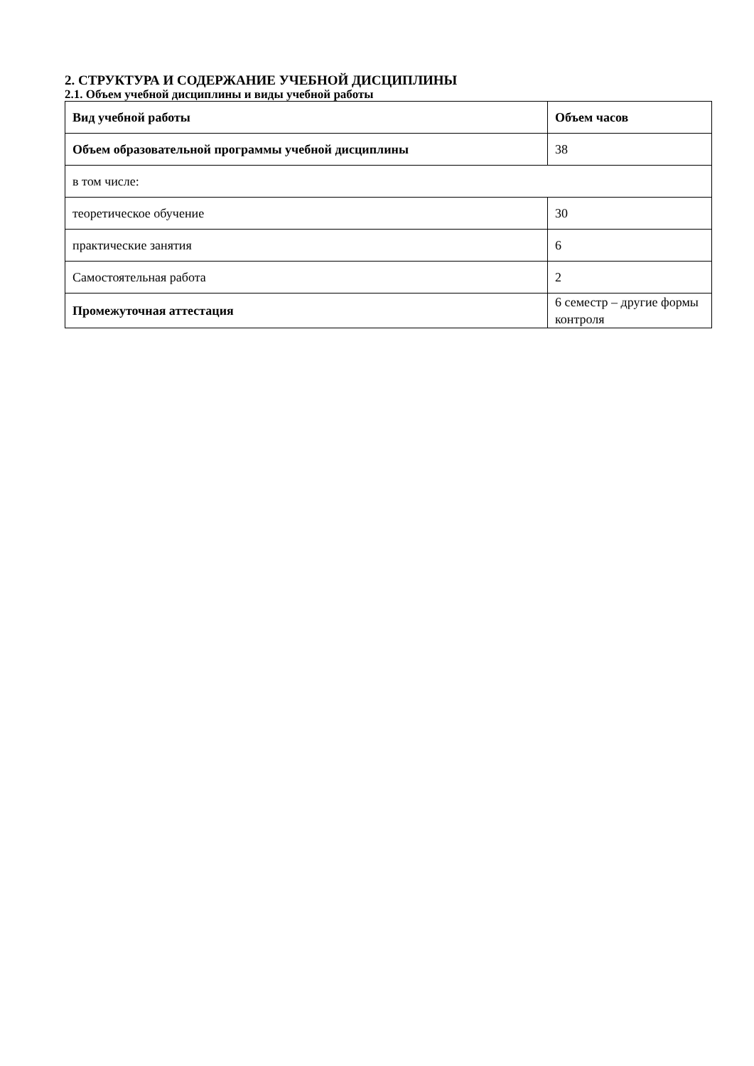2. СТРУКТУРА И СОДЕРЖАНИЕ УЧЕБНОЙ ДИСЦИПЛИНЫ
2.1. Объем учебной дисциплины и виды учебной работы
| Вид учебной работы | Объем часов |
| Объем образовательной программы учебной дисциплины | 38 |
| в том числе: | |
| теоретическое обучение | 30 |
| практические занятия | 6 |
| Самостоятельная работа | 2 |
| Промежуточная аттестация | 6 семестр – другие формы контроля |